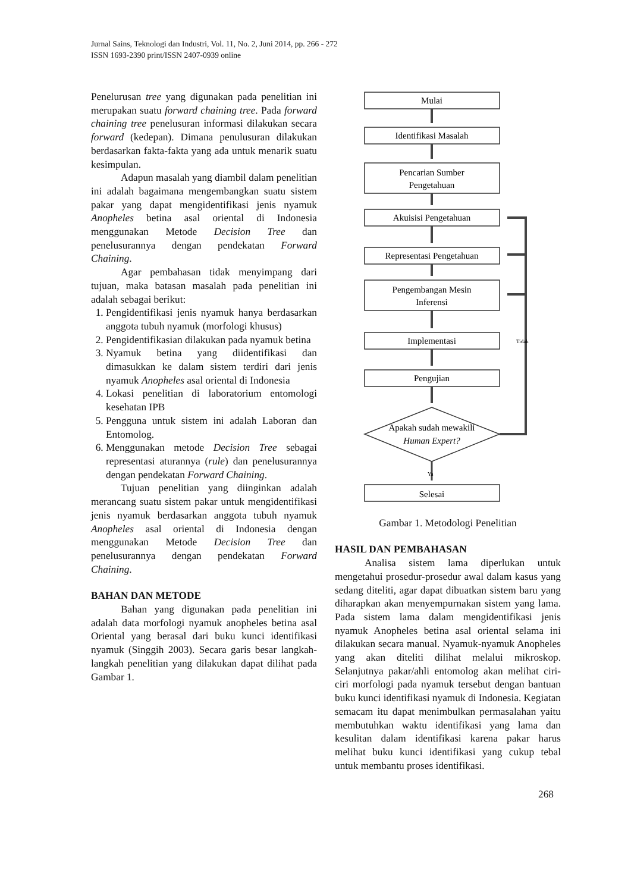Jurnal Sains, Teknologi dan Industri, Vol. 11, No. 2, Juni 2014, pp. 266 - 272
ISSN 1693-2390 print/ISSN 2407-0939 online
Penelurusan tree yang digunakan pada penelitian ini merupakan suatu forward chaining tree. Pada forward chaining tree penelusuran informasi dilakukan secara forward (kedepan). Dimana penulusuran dilakukan berdasarkan fakta-fakta yang ada untuk menarik suatu kesimpulan.
Adapun masalah yang diambil dalam penelitian ini adalah bagaimana mengembangkan suatu sistem pakar yang dapat mengidentifikasi jenis nyamuk Anopheles betina asal oriental di Indonesia menggunakan Metode Decision Tree dan penelusurannya dengan pendekatan Forward Chaining.
Agar pembahasan tidak menyimpang dari tujuan, maka batasan masalah pada penelitian ini adalah sebagai berikut:
1. Pengidentifikasi jenis nyamuk hanya berdasarkan anggota tubuh nyamuk (morfologi khusus)
2. Pengidentifikasian dilakukan pada nyamuk betina
3. Nyamuk betina yang diidentifikasi dan dimasukkan ke dalam sistem terdiri dari jenis nyamuk Anopheles asal oriental di Indonesia
4. Lokasi penelitian di laboratorium entomologi kesehatan IPB
5. Pengguna untuk sistem ini adalah Laboran dan Entomolog.
6. Menggunakan metode Decision Tree sebagai representasi aturannya (rule) dan penelusurannya dengan pendekatan Forward Chaining.
Tujuan penelitian yang diinginkan adalah merancang suatu sistem pakar untuk mengidentifikasi jenis nyamuk berdasarkan anggota tubuh nyamuk Anopheles asal oriental di Indonesia dengan menggunakan Metode Decision Tree dan penelusurannya dengan pendekatan Forward Chaining.
BAHAN DAN METODE
Bahan yang digunakan pada penelitian ini adalah data morfologi nyamuk anopheles betina asal Oriental yang berasal dari buku kunci identifikasi nyamuk (Singgih 2003). Secara garis besar langkah-langkah penelitian yang dilakukan dapat dilihat pada Gambar 1.
Mulai
Identifikasi Masalah
Pencarian Sumber
Pengetahuan
Akuisisi Pengetahuan
Representasi Pengetahuan
Pengembangan Mesin
Inferensi
Implementasi
Pengujian
Apakah sudah mewakili
Human Expert?
Tidak
Ya
Selesai
Gambar 1. Metodologi Penelitian
HASIL DAN PEMBAHASAN
Analisa sistem lama diperlukan untuk mengetahui prosedur-prosedur awal dalam kasus yang sedang diteliti, agar dapat dibuatkan sistem baru yang diharapkan akan menyempurnakan sistem yang lama. Pada sistem lama dalam mengidentifikasi jenis nyamuk Anopheles betina asal oriental selama ini dilakukan secara manual. Nyamuk-nyamuk Anopheles yang akan diteliti dilihat melalui mikroskop. Selanjutnya pakar/ahli entomolog akan melihat ciri-ciri morfologi pada nyamuk tersebut dengan bantuan buku kunci identifikasi nyamuk di Indonesia. Kegiatan semacam itu dapat menimbulkan permasalahan yaitu membutuhkan waktu identifikasi yang lama dan kesulitan dalam identifikasi karena pakar harus melihat buku kunci identifikasi yang cukup tebal untuk membantu proses identifikasi.
268